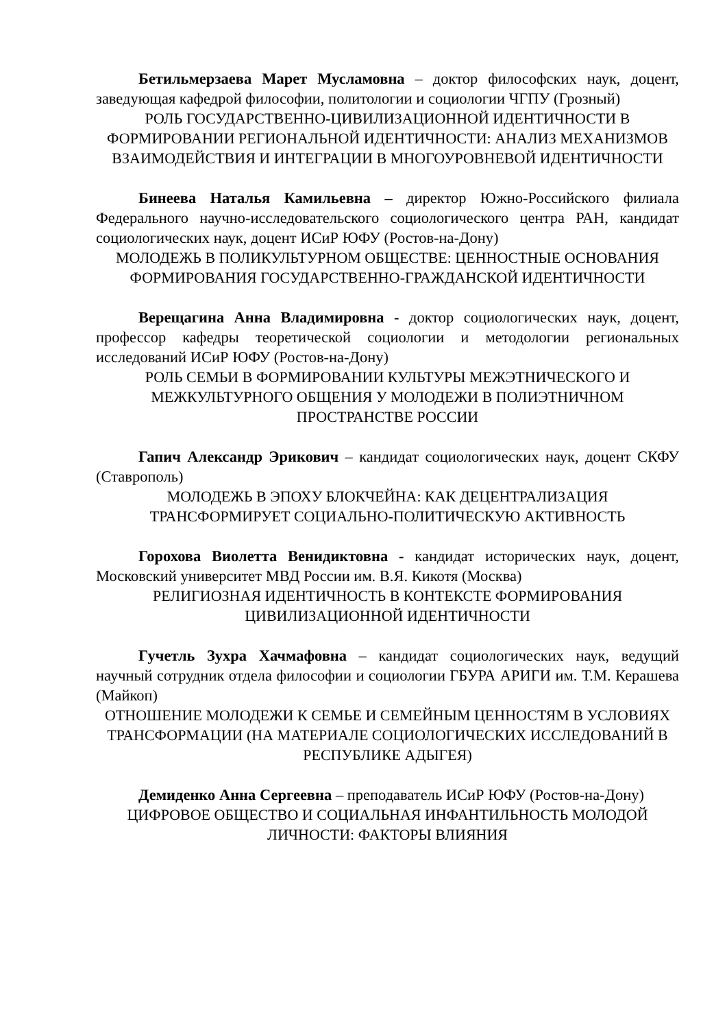Бетильмерзаева Марет Мусламовна – доктор философских наук, доцент, заведующая кафедрой философии, политологии и социологии ЧГПУ (Грозный)
РОЛЬ ГОСУДАРСТВЕННО-ЦИВИЛИЗАЦИОННОЙ ИДЕНТИЧНОСТИ В ФОРМИРОВАНИИ РЕГИОНАЛЬНОЙ ИДЕНТИЧНОСТИ: АНАЛИЗ МЕХАНИЗМОВ ВЗАИМОДЕЙСТВИЯ И ИНТЕГРАЦИИ В МНОГОУРОВНЕВОЙ ИДЕНТИЧНОСТИ
Бинеева Наталья Камильевна – директор Южно-Российского филиала Федерального научно-исследовательского социологического центра РАН, кандидат социологических наук, доцент ИСиР ЮФУ (Ростов-на-Дону)
МОЛОДЕЖЬ В ПОЛИКУЛЬТУРНОМ ОБЩЕСТВЕ: ЦЕННОСТНЫЕ ОСНОВАНИЯ ФОРМИРОВАНИЯ ГОСУДАРСТВЕННО-ГРАЖДАНСКОЙ ИДЕНТИЧНОСТИ
Верещагина Анна Владимировна - доктор социологических наук, доцент, профессор кафедры теоретической социологии и методологии региональных исследований ИСиР ЮФУ (Ростов-на-Дону)
РОЛЬ СЕМЬИ В ФОРМИРОВАНИИ КУЛЬТУРЫ МЕЖЭТНИЧЕСКОГО И МЕЖКУЛЬТУРНОГО ОБЩЕНИЯ У МОЛОДЕЖИ В ПОЛИЭТНИЧНОМ ПРОСТРАНСТВЕ РОССИИ
Гапич Александр Эрикович – кандидат социологических наук, доцент СКФУ (Ставрополь)
МОЛОДЕЖЬ В ЭПОХУ БЛОКЧЕЙНА: КАК ДЕЦЕНТРАЛИЗАЦИЯ ТРАНСФОРМИРУЕТ СОЦИАЛЬНО-ПОЛИТИЧЕСКУЮ АКТИВНОСТЬ
Горохова Виолетта Венидиктовна - кандидат исторических наук, доцент, Московский университет МВД России им. В.Я. Кикотя (Москва)
РЕЛИГИОЗНАЯ ИДЕНТИЧНОСТЬ В КОНТЕКСТЕ ФОРМИРОВАНИЯ ЦИВИЛИЗАЦИОННОЙ ИДЕНТИЧНОСТИ
Гучетль Зухра Хачмафовна – кандидат социологических наук, ведущий научный сотрудник отдела философии и социологии ГБУРА АРИГИ им. Т.М. Керашева (Майкоп)
ОТНОШЕНИЕ МОЛОДЕЖИ К СЕМЬЕ И СЕМЕЙНЫМ ЦЕННОСТЯМ В УСЛОВИЯХ ТРАНСФОРМАЦИИ (НА МАТЕРИАЛЕ СОЦИОЛОГИЧЕСКИХ ИССЛЕДОВАНИЙ В РЕСПУБЛИКЕ АДЫГЕЯ)
Демиденко Анна Сергеевна – преподаватель ИСиР ЮФУ (Ростов-на-Дону)
ЦИФРОВОЕ ОБЩЕСТВО И СОЦИАЛЬНАЯ ИНФАНТИЛЬНОСТЬ МОЛОДОЙ ЛИЧНОСТИ: ФАКТОРЫ ВЛИЯНИЯ